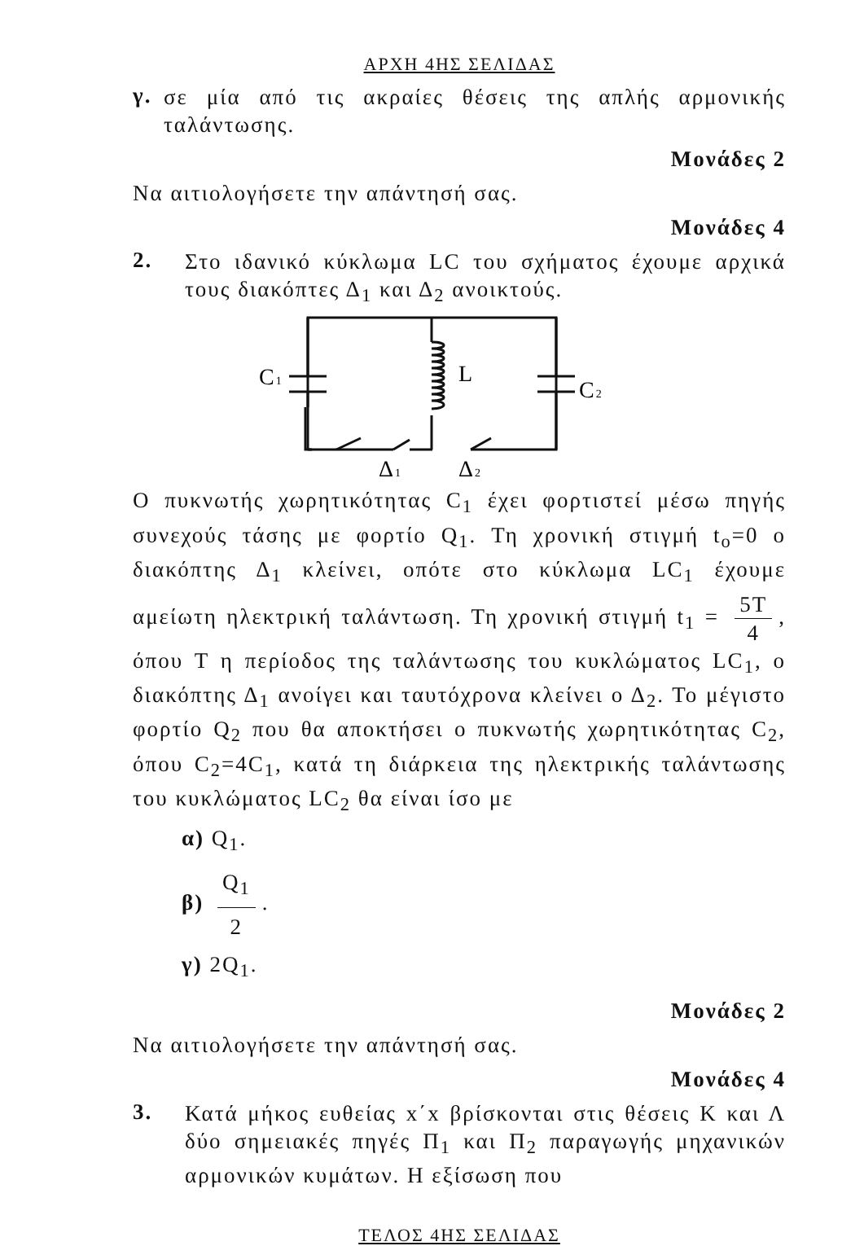ΑΡΧΗ 4ΗΣ ΣΕΛΙΔΑΣ
γ.
σε μία από τις ακραίες θέσεις της απλής αρμονικής ταλάντωσης.
Μονάδες 2
Να αιτιολογήσετε την απάντησή σας.
Μονάδες 4
2.
Στο ιδανικό κύκλωμα LC του σχήματος έχουμε αρχικά τους διακόπτες Δ<sub>1</sub> και Δ<sub>2</sub> ανοικτούς.
C1
L
C2
Δ1
Δ2
Ο πυκνωτής χωρητικότητας C<sub>1</sub> έχει φορτιστεί μέσω πηγής συνεχούς τάσης με φορτίο Q<sub>1</sub>. Τη χρονική στιγμή t<sub>o</sub>=0 ο διακόπτης Δ<sub>1</sub> κλείνει, οπότε στο κύκλωμα LC<sub>1</sub> έχουμε αμείωτη ηλεκτρική ταλάντωση. Τη χρονική στιγμή t<sub>1</sub> = 5T 4, όπου T η περίοδος της ταλάντωσης του κυκλώματος LC<sub>1</sub>, ο διακόπτης Δ<sub>1</sub> ανοίγει και ταυτόχρονα κλείνει ο Δ<sub>2</sub>. Το μέγιστο φορτίο Q<sub>2</sub> που θα αποκτήσει ο πυκνωτής χωρητικότητας C<sub>2</sub>, όπου C<sub>2</sub>=4C<sub>1</sub>, κατά τη διάρκεια της ηλεκτρικής ταλάντωσης του κυκλώματος LC<sub>2</sub> θα είναι ίσο με
α) Q<sub>1</sub>.
β) Q<sub>1</sub> 2.
γ) 2Q<sub>1</sub>.
Μονάδες 2
Να αιτιολογήσετε την απάντησή σας.
Μονάδες 4
3.
Κατά μήκος ευθείας x΄x βρίσκονται στις θέσεις Κ και Λ δύο σημειακές πηγές Π<sub>1</sub> και Π<sub>2</sub> παραγωγής μηχανικών αρμονικών κυμάτων. Η εξίσωση που
ΤΕΛΟΣ 4ΗΣ ΣΕΛΙΔΑΣ